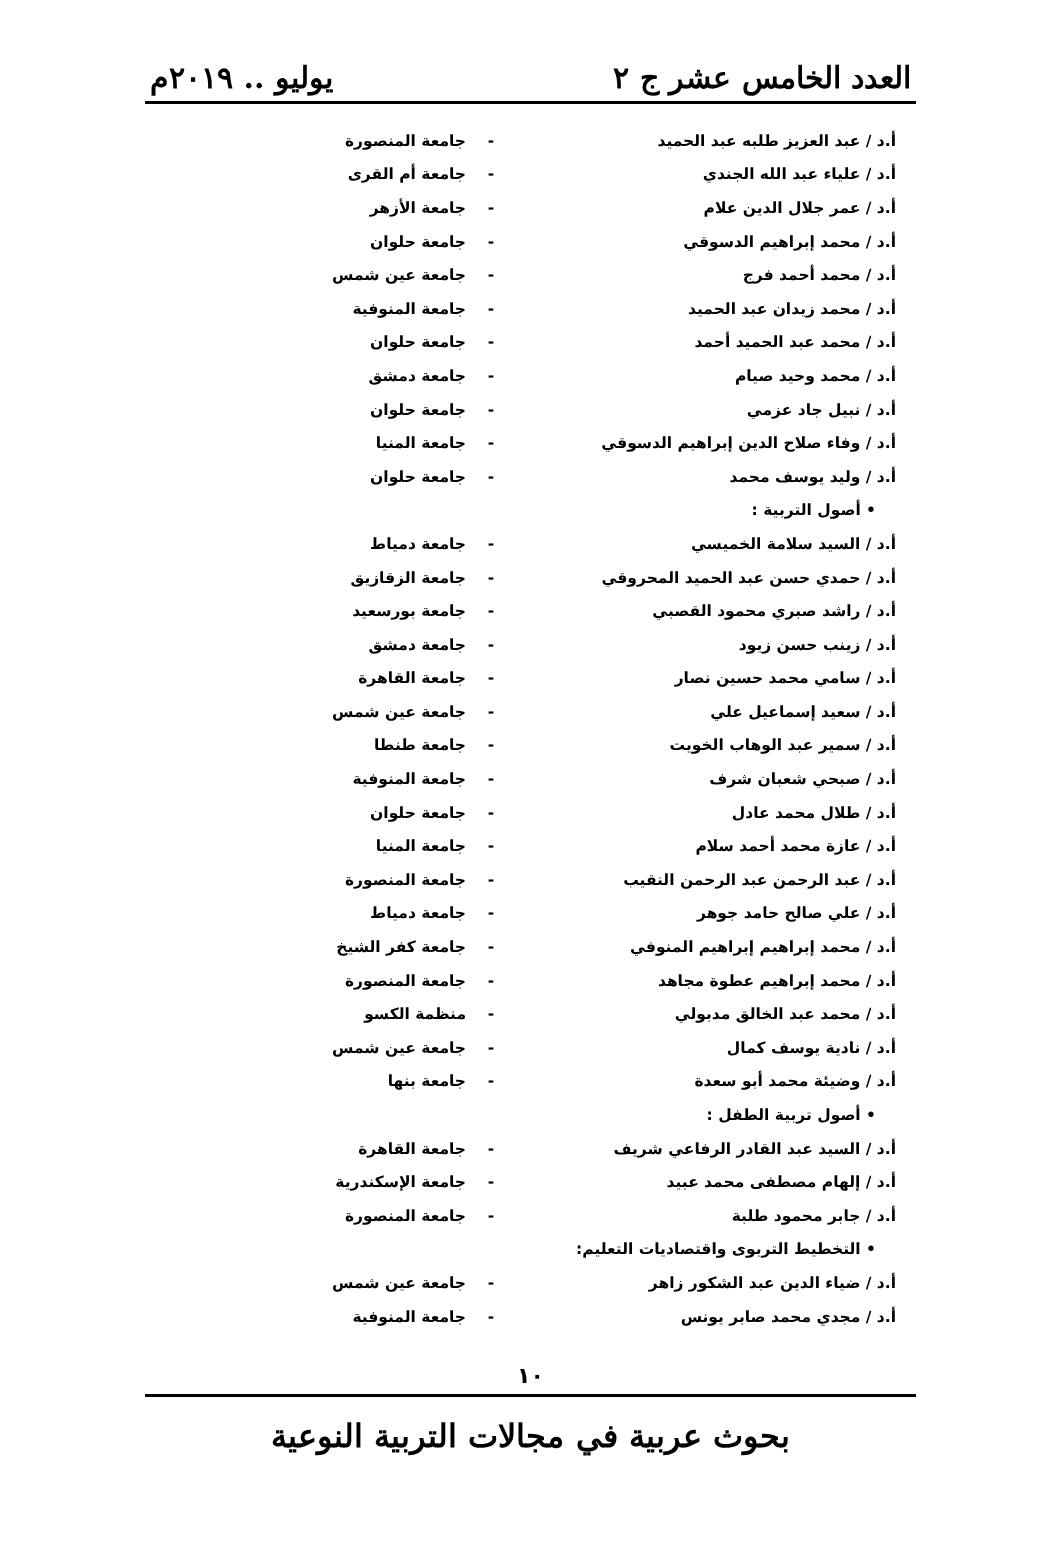العدد الخامس عشر ج ٢ يوليو .. ٢٠١٩م
أ.د / عبد العزيز طلبه عبد الحميد - جامعة المنصورة
أ.د / علياء عبد الله الجندي - جامعة أم القرى
أ.د / عمر جلال الدين علام - جامعة الأزهر
أ.د / محمد إبراهيم الدسوقي - جامعة حلوان
أ.د / محمد أحمد فرج - جامعة عين شمس
أ.د / محمد زيدان عبد الحميد - جامعة المنوفية
أ.د / محمد عبد الحميد أحمد - جامعة حلوان
أ.د / محمد وحيد صيام - جامعة دمشق
أ.د / نبيل جاد عزمي - جامعة حلوان
أ.د / وفاء صلاح الدين إبراهيم الدسوقي - جامعة المنيا
أ.د / وليد يوسف محمد - جامعة حلوان
• أصول التربية :
أ.د / السيد سلامة الخميسي - جامعة دمياط
أ.د / حمدي حسن عبد الحميد المحروقي - جامعة الزقازيق
أ.د / راشد صبري محمود القصبي - جامعة بورسعيد
أ.د / زينب حسن زيود - جامعة دمشق
أ.د / سامي محمد حسين نصار - جامعة القاهرة
أ.د / سعيد إسماعيل علي - جامعة عين شمس
أ.د / سمير عبد الوهاب الخويت - جامعة طنطا
أ.د / صبحي شعبان شرف - جامعة المنوفية
أ.د / طلال محمد عادل - جامعة حلوان
أ.د / عازة محمد أحمد سلام - جامعة المنيا
أ.د / عبد الرحمن عبد الرحمن النقيب - جامعة المنصورة
أ.د / علي صالح حامد جوهر - جامعة دمياط
أ.د / محمد إبراهيم إبراهيم المنوفي - جامعة كفر الشيخ
أ.د / محمد إبراهيم عطوة مجاهد - جامعة المنصورة
أ.د / محمد عبد الخالق مدبولي - منظمة الكسو
أ.د / نادية يوسف كمال - جامعة عين شمس
أ.د / وضيئة محمد أبو سعدة - جامعة بنها
• أصول تربية الطفل :
أ.د / السيد عبد القادر الرفاعي شريف - جامعة القاهرة
أ.د / إلهام مصطفى محمد عبيد - جامعة الإسكندرية
أ.د / جابر محمود طلبة - جامعة المنصورة
• التخطيط التربوى واقتصاديات التعليم:
أ.د / ضياء الدين عبد الشكور زاهر - جامعة عين شمس
أ.د / مجدي محمد صابر يونس - جامعة المنوفية
١٠
بحوث عربية في مجالات التربية النوعية